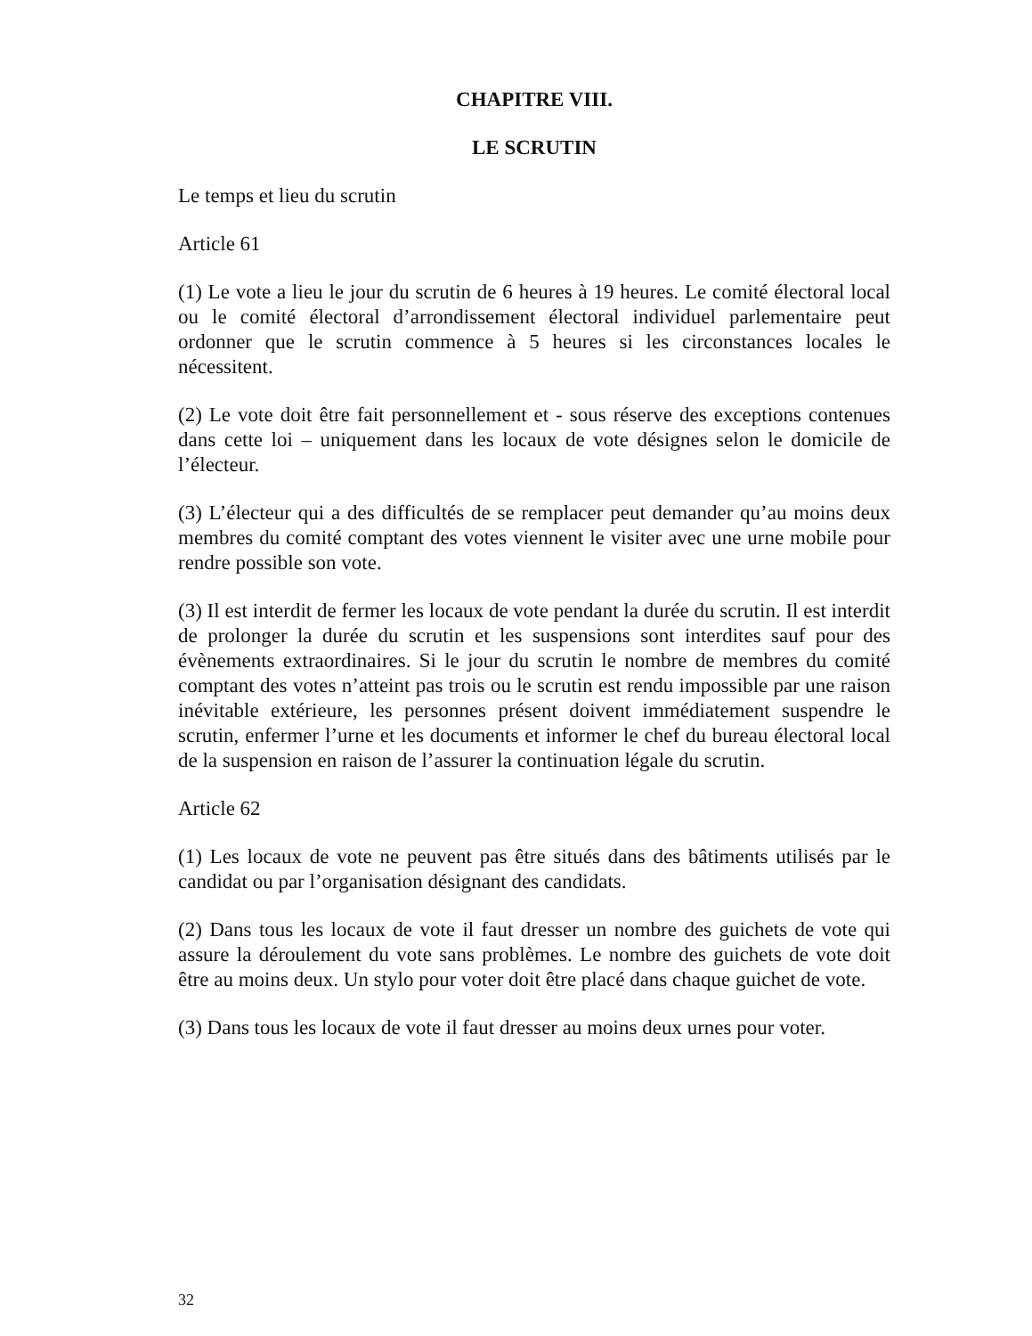CHAPITRE VIII.
LE SCRUTIN
Le temps et lieu du scrutin
Article 61
(1) Le vote a lieu le jour du scrutin de 6 heures à 19 heures. Le comité électoral local ou le comité électoral d’arrondissement électoral individuel parlementaire peut ordonner que le scrutin commence à 5 heures si les circonstances locales le nécessitent.
(2) Le vote doit être fait personnellement et - sous réserve des exceptions contenues dans cette loi – uniquement dans les locaux de vote désignes selon le domicile de l’électeur.
(3) L’électeur qui a des difficultés de se remplacer peut demander qu’au moins deux membres du comité comptant des votes viennent le visiter avec une urne mobile pour rendre possible son vote.
(3) Il est interdit de fermer les locaux de vote pendant la durée du scrutin. Il est interdit de prolonger la durée du scrutin et les suspensions sont interdites sauf pour des évènements extraordinaires. Si le jour du scrutin le nombre de membres du comité comptant des votes n’atteint pas trois ou le scrutin est rendu impossible par une raison inévitable extérieure, les personnes présent doivent immédiatement suspendre le scrutin, enfermer l’urne et les documents et informer le chef du bureau électoral local de la suspension en raison de l’assurer la continuation légale du scrutin.
Article 62
(1) Les locaux de vote ne peuvent pas être situés dans des bâtiments utilisés par le candidat ou par l’organisation désignant des candidats.
(2) Dans tous les locaux de vote il faut dresser un nombre des guichets de vote qui assure la déroulement du vote sans problèmes. Le nombre des guichets de vote doit être au moins deux. Un stylo pour voter doit être placé dans chaque guichet de vote.
(3) Dans tous les locaux de vote il faut dresser au moins deux urnes pour voter.
32